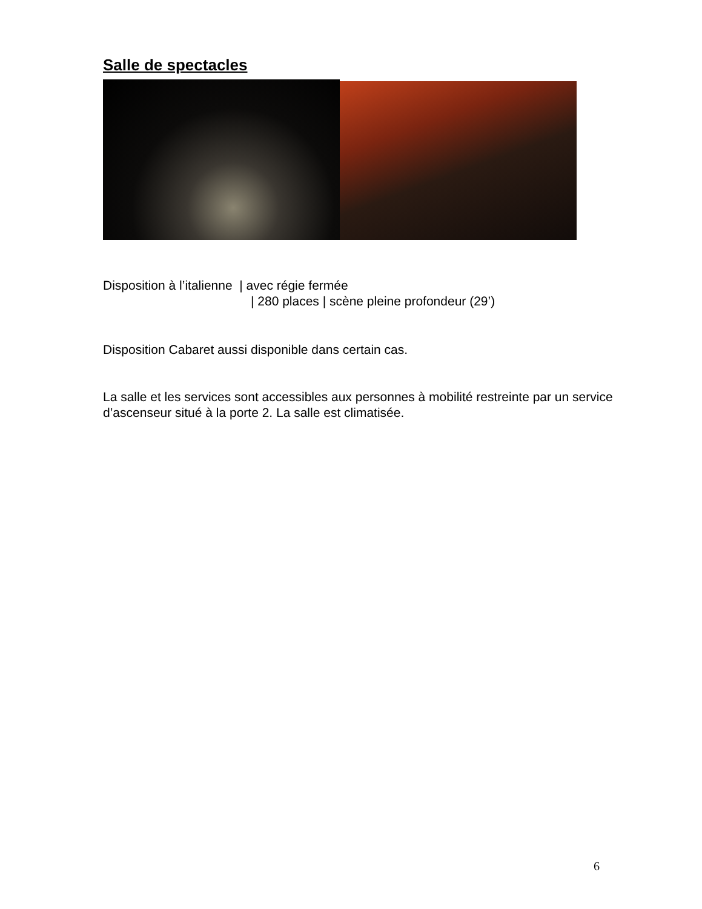Salle de spectacles
Disposition à l’italienne | avec régie fermée
| 280 places | scène pleine profondeur (29’)
Disposition Cabaret aussi disponible dans certain cas.
La salle et les services sont accessibles aux personnes à mobilité restreinte par un service d’ascenseur situé à la porte 2. La salle est climatisée.
6